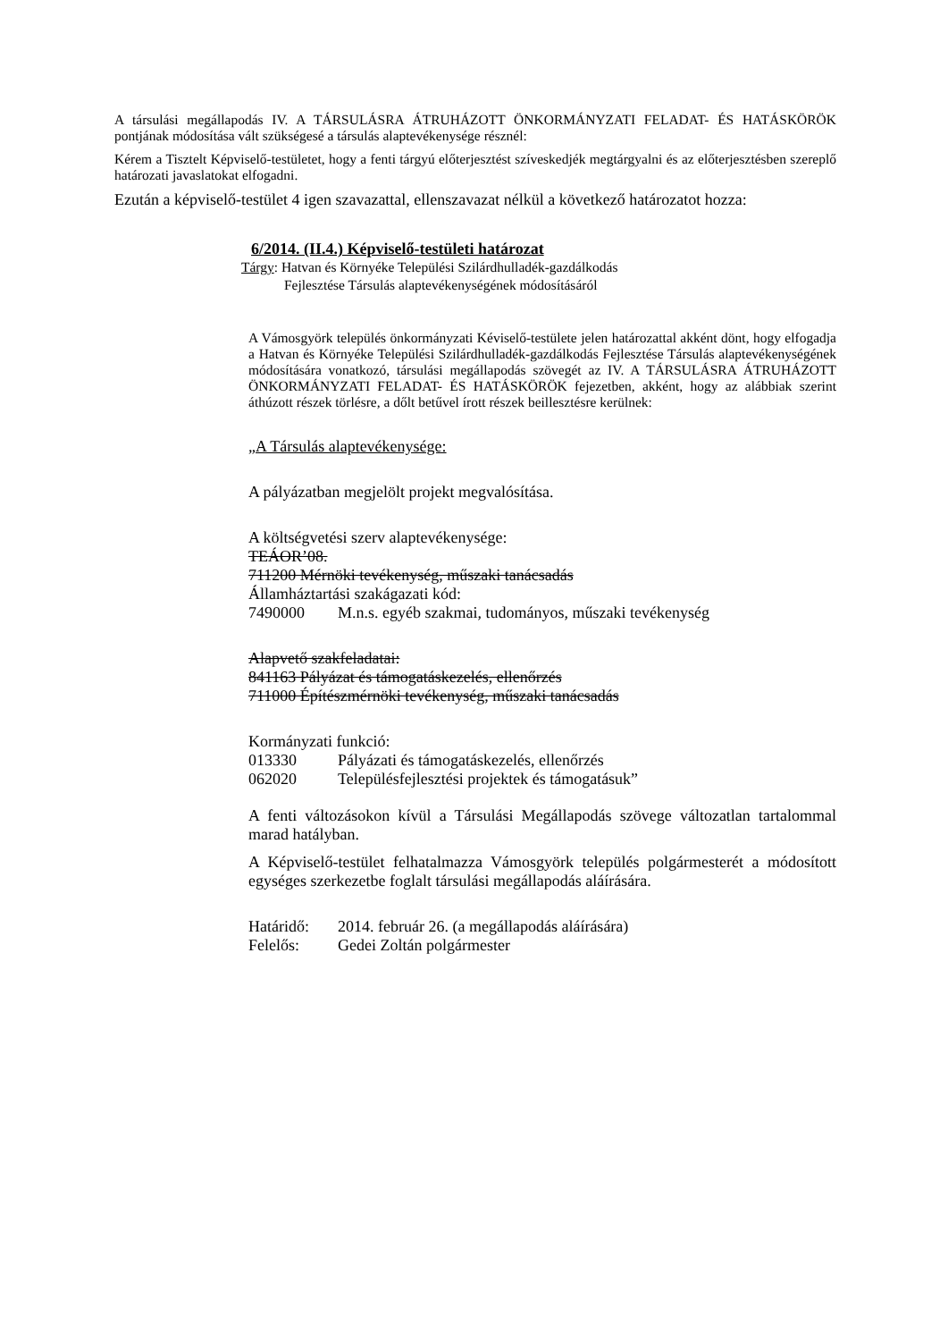A társulási megállapodás IV. A TÁRSULÁSRA ÁTRUHÁZOTT ÖNKORMÁNYZATI FELADAT- ÉS HATÁSKÖRÖK pontjának módosítása vált szükségesé a társulás alaptevékenysége résznél:
Kérem a Tisztelt Képviselő-testületet, hogy a fenti tárgyú előterjesztést szíveskedjék megtárgyalni és az előterjesztésben szereplő határozati javaslatokat elfogadni.
Ezután a képviselő-testület 4 igen szavazattal, ellenszavazat nélkül a következő határozatot hozza:
6/2014. (II.4.) Képviselő-testületi határozat
Tárgy: Hatvan és Környéke Települési Szilárdhulladék-gazdálkodás
Fejlesztése Társulás alaptevékenységének módosításáról
A Vámosgyörk település önkormányzati Kéviselő-testülete jelen határozattal akként dönt, hogy elfogadja a Hatvan és Környéke Települési Szilárdhulladék-gazdálkodás Fejlesztése Társulás alaptevékenységének módosítására vonatkozó, társulási megállapodás szövegét az IV. A TÁRSULÁSRA ÁTRUHÁZOTT ÖNKORMÁNYZATI FELADAT- ÉS HATÁSKÖRÖK fejezetben, akként, hogy az alábbiak szerint áthúzott részek törlésre, a dőlt betűvel írott részek beillesztésre kerülnek:
„A Társulás alaptevékenysége:
A pályázatban megjelölt projekt megvalósítása.
A költségvetési szerv alaptevékenysége:
TEÁOR’08.
711200 Mérnöki tevékenység, műszaki tanácsadás
Államháztartási szakágazati kód:
7490000 M.n.s. egyéb szakmai, tudományos, műszaki tevékenység
Alapvető szakfeladatai:
841163 Pályázat és támogatáskezelés, ellenőrzés
711000 Építészmérnöki tevékenység, műszaki tanácsadás
Kormányzati funkció:
013330 Pályázati és támogatáskezelés, ellenőrzés
062020 Településfejlesztési projektek és támogatásuk”
A fenti változásokon kívül a Társulási Megállapodás szövege változatlan tartalommal marad hatályban.
A Képviselő-testület felhatalmazza Vámosgyörk település polgármesterét a módosított egységes szerkezetbe foglalt társulási megállapodás aláírására.
Határidő: 2014. február 26. (a megállapodás aláírására)
Felelős: Gedei Zoltán polgármester